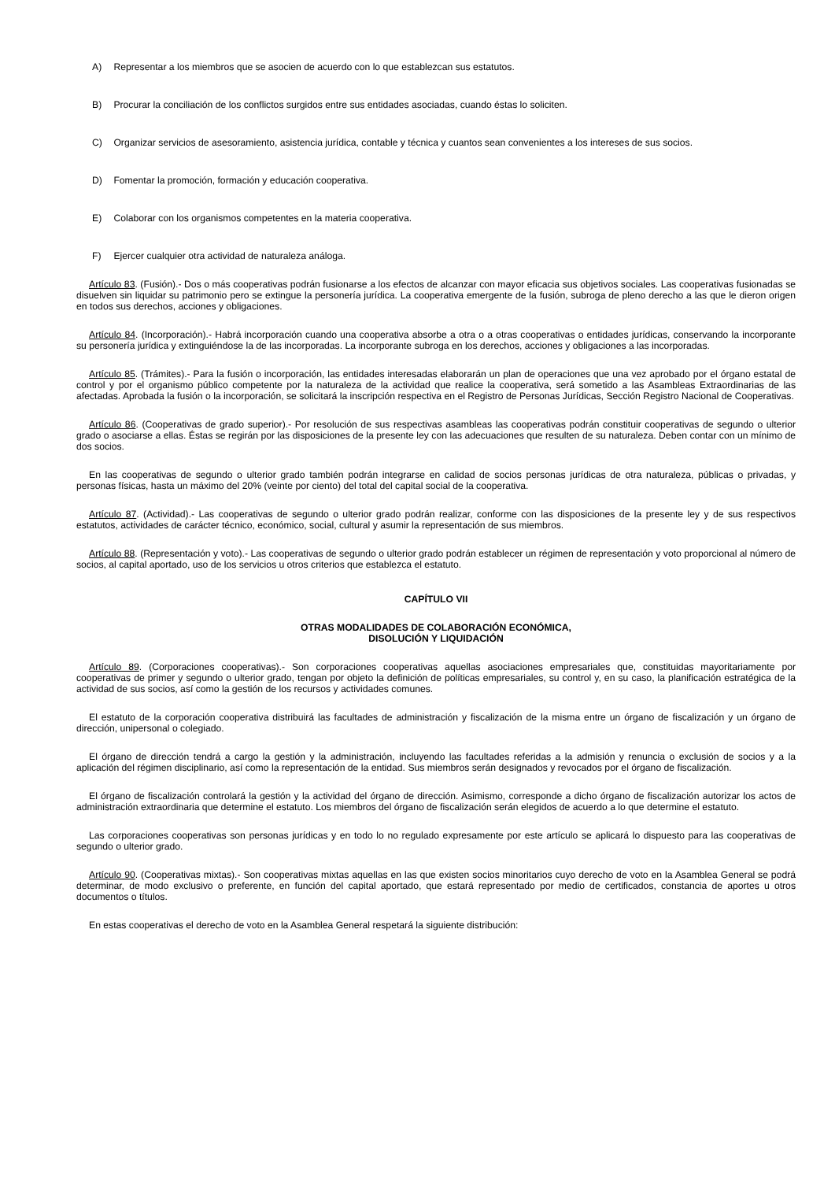A) Representar a los miembros que se asocien de acuerdo con lo que establezcan sus estatutos.
B) Procurar la conciliación de los conflictos surgidos entre sus entidades asociadas, cuando éstas lo soliciten.
C) Organizar servicios de asesoramiento, asistencia jurídica, contable y técnica y cuantos sean convenientes a los intereses de sus socios.
D) Fomentar la promoción, formación y educación cooperativa.
E) Colaborar con los organismos competentes en la materia cooperativa.
F) Ejercer cualquier otra actividad de naturaleza análoga.
Artículo 83. (Fusión).- Dos o más cooperativas podrán fusionarse a los efectos de alcanzar con mayor eficacia sus objetivos sociales. Las cooperativas fusionadas se disuelven sin liquidar su patrimonio pero se extingue la personería jurídica. La cooperativa emergente de la fusión, subroga de pleno derecho a las que le dieron origen en todos sus derechos, acciones y obligaciones.
Artículo 84. (Incorporación).- Habrá incorporación cuando una cooperativa absorbe a otra o a otras cooperativas o entidades jurídicas, conservando la incorporante su personería jurídica y extinguiéndose la de las incorporadas. La incorporante subroga en los derechos, acciones y obligaciones a las incorporadas.
Artículo 85. (Trámites).- Para la fusión o incorporación, las entidades interesadas elaborarán un plan de operaciones que una vez aprobado por el órgano estatal de control y por el organismo público competente por la naturaleza de la actividad que realice la cooperativa, será sometido a las Asambleas Extraordinarias de las afectadas. Aprobada la fusión o la incorporación, se solicitará la inscripción respectiva en el Registro de Personas Jurídicas, Sección Registro Nacional de Cooperativas.
Artículo 86. (Cooperativas de grado superior).- Por resolución de sus respectivas asambleas las cooperativas podrán constituir cooperativas de segundo o ulterior grado o asociarse a ellas. Éstas se regirán por las disposiciones de la presente ley con las adecuaciones que resulten de su naturaleza. Deben contar con un mínimo de dos socios.
En las cooperativas de segundo o ulterior grado también podrán integrarse en calidad de socios personas jurídicas de otra naturaleza, públicas o privadas, y personas físicas, hasta un máximo del 20% (veinte por ciento) del total del capital social de la cooperativa.
Artículo 87. (Actividad).- Las cooperativas de segundo o ulterior grado podrán realizar, conforme con las disposiciones de la presente ley y de sus respectivos estatutos, actividades de carácter técnico, económico, social, cultural y asumir la representación de sus miembros.
Artículo 88. (Representación y voto).- Las cooperativas de segundo o ulterior grado podrán establecer un régimen de representación y voto proporcional al número de socios, al capital aportado, uso de los servicios u otros criterios que establezca el estatuto.
CAPÍTULO VII
OTRAS MODALIDADES DE COLABORACIÓN ECONÓMICA,
DISOLUCIÓN Y LIQUIDACIÓN
Artículo 89. (Corporaciones cooperativas).- Son corporaciones cooperativas aquellas asociaciones empresariales que, constituidas mayoritariamente por cooperativas de primer y segundo o ulterior grado, tengan por objeto la definición de políticas empresariales, su control y, en su caso, la planificación estratégica de la actividad de sus socios, así como la gestión de los recursos y actividades comunes.
El estatuto de la corporación cooperativa distribuirá las facultades de administración y fiscalización de la misma entre un órgano de fiscalización y un órgano de dirección, unipersonal o colegiado.
El órgano de dirección tendrá a cargo la gestión y la administración, incluyendo las facultades referidas a la admisión y renuncia o exclusión de socios y a la aplicación del régimen disciplinario, así como la representación de la entidad. Sus miembros serán designados y revocados por el órgano de fiscalización.
El órgano de fiscalización controlará la gestión y la actividad del órgano de dirección. Asimismo, corresponde a dicho órgano de fiscalización autorizar los actos de administración extraordinaria que determine el estatuto. Los miembros del órgano de fiscalización serán elegidos de acuerdo a lo que determine el estatuto.
Las corporaciones cooperativas son personas jurídicas y en todo lo no regulado expresamente por este artículo se aplicará lo dispuesto para las cooperativas de segundo o ulterior grado.
Artículo 90. (Cooperativas mixtas).- Son cooperativas mixtas aquellas en las que existen socios minoritarios cuyo derecho de voto en la Asamblea General se podrá determinar, de modo exclusivo o preferente, en función del capital aportado, que estará representado por medio de certificados, constancia de aportes u otros documentos o títulos.
En estas cooperativas el derecho de voto en la Asamblea General respetará la siguiente distribución: